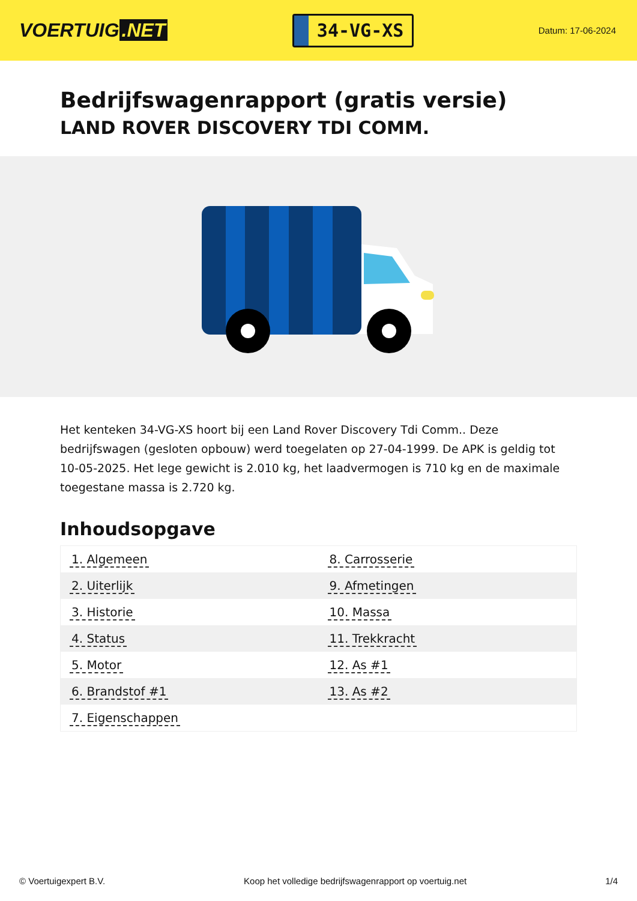VOERTUIG.NET
34-VG-XS
Datum: 17-06-2024
Bedrijfswagenrapport (gratis versie)
LAND ROVER DISCOVERY TDI COMM.
Het kenteken 34-VG-XS hoort bij een Land Rover Discovery Tdi Comm.. Deze bedrijfswagen (gesloten opbouw) werd toegelaten op 27-04-1999. De APK is geldig tot 10-05-2025. Het lege gewicht is 2.010 kg, het laadvermogen is 710 kg en de maximale toegestane massa is 2.720 kg.
Inhoudsopgave
| 1. Algemeen | 8. Carrosserie |
| 2. Uiterlijk | 9. Afmetingen |
| 3. Historie | 10. Massa |
| 4. Status | 11. Trekkracht |
| 5. Motor | 12. As #1 |
| 6. Brandstof #1 | 13. As #2 |
| 7. Eigenschappen | |
© Voertuigexpert B.V. Koop het volledige bedrijfswagenrapport op voertuig.net 1/4